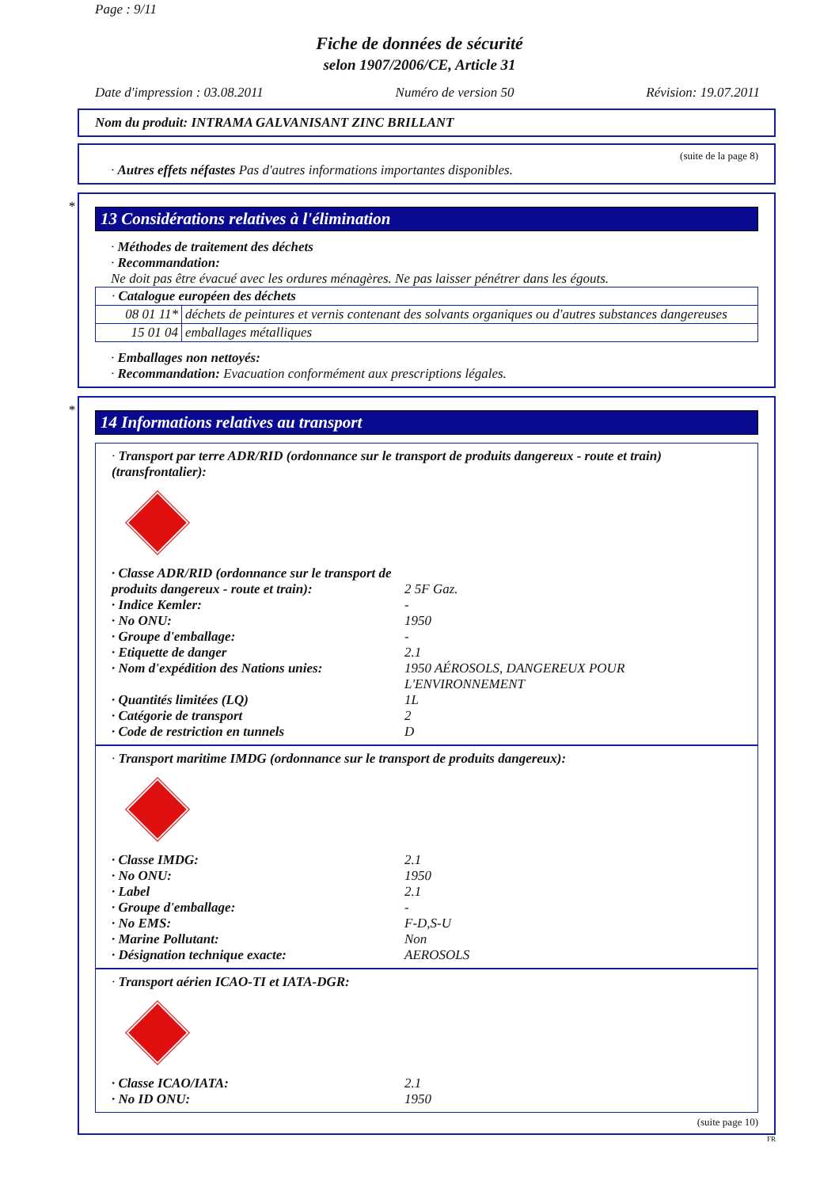Page : 9/11
Fiche de données de sécurité
selon 1907/2006/CE, Article 31
Date d'impression : 03.08.2011 Numéro de version 50 Révision: 19.07.2011
Nom du produit: INTRAMA GALVANISANT ZINC BRILLANT
(suite de la page 8)
· Autres effets néfastes Pas d'autres informations importantes disponibles.
*
13 Considérations relatives à l'élimination
· Méthodes de traitement des déchets
· Recommandation:
Ne doit pas être évacué avec les ordures ménagères. Ne pas laisser pénétrer dans les égouts.
| · Catalogue européen des déchets | |
| 08 01 11* | déchets de peintures et vernis contenant des solvants organiques ou d'autres substances dangereuses |
| 15 01 04 | emballages métalliques |
· Emballages non nettoyés:
· Recommandation: Evacuation conformément aux prescriptions légales.
*
14 Informations relatives au transport
· Transport par terre ADR/RID (ordonnance sur le transport de produits dangereux - route et train) (transfrontalier):
· Classe ADR/RID (ordonnance sur le transport de produits dangereux - route et train):
2 5F Gaz. · Indice Kemler: - · No ONU: 1950 · Groupe d'emballage: - · Etiquette de danger 2.1 · Nom d'expédition des Nations unies: 1950 AÉROSOLS, DANGEREUX POUR L'ENVIRONNEMENT · Quantités limitées (LQ) 1L · Catégorie de transport 2 · Code de restriction en tunnels D
· Transport maritime IMDG (ordonnance sur le transport de produits dangereux):
· Classe IMDG: 2.1 · No ONU: 1950 · Label 2.1 · Groupe d'emballage: - · No EMS: F-D,S-U · Marine Pollutant: Non · Désignation technique exacte: AEROSOLS
· Transport aérien ICAO-TI et IATA-DGR:
· Classe ICAO/IATA: 2.1 · No ID ONU: 1950
(suite page 10)
FR